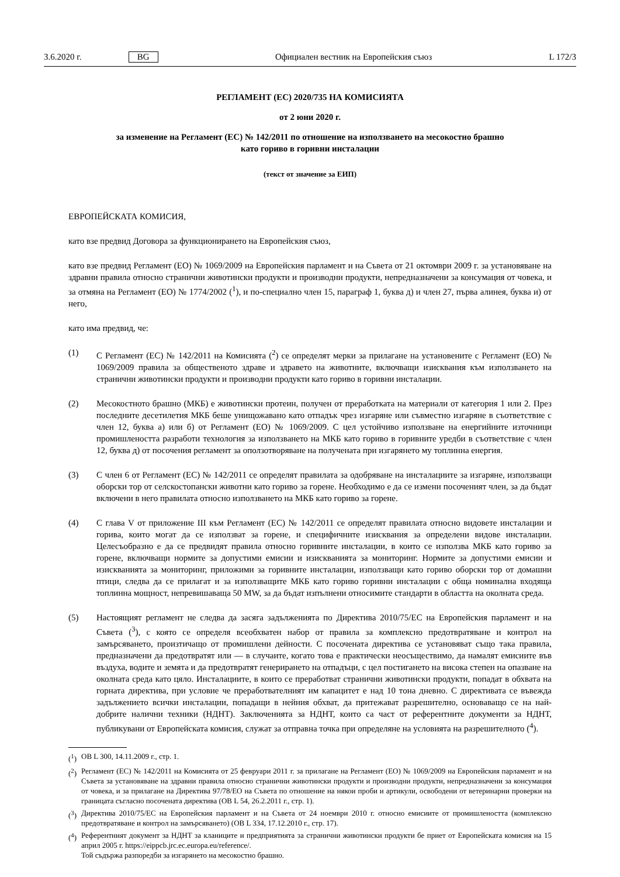3.6.2020 г. BG Официален вестник на Европейския съюз L 172/3
РЕГЛАМЕНТ (ЕС) 2020/735 НА КОМИСИЯТА
от 2 юни 2020 г.
за изменение на Регламент (ЕС) № 142/2011 по отношение на използването на месокостно брашно
като гориво в горивни инсталации
(текст от значение за ЕИП)
ЕВРОПЕЙСКАТА КОМИСИЯ,
като взе предвид Договора за функционирането на Европейския съюз,
като взе предвид Регламент (ЕО) № 1069/2009 на Европейския парламент и на Съвета от 21 октомври 2009 г. за установяване на здравни правила относно странични животински продукти и производни продукти, непредназначени за консумация от човека, и за отмяна на Регламент (ЕО) № 1774/2002 (<sup>1</sup>), и по-специално член 15, параграф 1, буква д) и член 27, първа алинея, буква и) от него,
като има предвид, че:
(1) С Регламент (ЕС) № 142/2011 на Комисията (<sup>2</sup>) се определят мерки за прилагане на установените с Регламент (ЕО) № 1069/2009 правила за общественото здраве и здравето на животните, включващи изисквания към използването на странични животински продукти и производни продукти като гориво в горивни инсталации.
(2) Месокостното брашно (МКБ) е животински протеин, получен от преработката на материали от категория 1 или 2. През последните десетилетия МКБ беше унищожавано като отпадък чрез изгаряне или съвместно изгаряне в съответствие с член 12, буква а) или б) от Регламент (ЕО) № 1069/2009. С цел устойчиво използване на енергийните източници промишлеността разработи технология за използването на МКБ като гориво в горивните уредби в съответствие с член 12, буква д) от посочения регламент за оползотворяване на получената при изгарянето му топлинна енергия.
(3) С член 6 от Регламент (ЕС) № 142/2011 се определят правилата за одобряване на инсталациите за изгаряне, използващи оборски тор от селскостопански животни като гориво за горене. Необходимо е да се измени посоченият член, за да бъдат включени в него правилата относно използването на МКБ като гориво за горене.
(4) С глава V от приложение III към Регламент (ЕС) № 142/2011 се определят правилата относно видовете инсталации и горива, които могат да се използват за горене, и специфичните изисквания за определени видове инсталации. Целесъобразно е да се предвидят правила относно горивните инсталации, в които се използва МКБ като гориво за горене, включващи нормите за допустими емисии и изискванията за мониторинг. Нормите за допустими емисии и изискванията за мониторинг, приложими за горивните инсталации, използващи като гориво оборски тор от домашни птици, следва да се прилагат и за използващите МКБ като гориво горивни инсталации с обща номинална входяща топлинна мощност, непревишаваща 50 MW, за да бъдат изпълнени относимите стандарти в областта на околната среда.
(5) Настоящият регламент не следва да засяга задълженията по Директива 2010/75/ЕС на Европейския парламент и на Съвета (<sup>3</sup>), с която се определя всеобхватен набор от правила за комплексно предотвратяване и контрол на замърсяването, произтичащо от промишлени дейности. С посочената директива се установяват също така правила, предназначени да предотвратят или — в случаите, когато това е практически неосъществимо, да намалят емисиите във въздуха, водите и земята и да предотвратят генерирането на отпадъци, с цел постигането на висока степен на опазване на околната среда като цяло. Инсталациите, в които се преработват странични животински продукти, попадат в обхвата на горната директива, при условие че преработвателният им капацитет е над 10 тона дневно. С директивата се въвежда задължението всички инсталации, попадащи в нейния обхват, да притежават разрешително, основаващо се на най-добрите налични техники (НДНТ). Заключенията за НДНТ, които са част от референтните документи за НДНТ, публикувани от Европейската комисия, служат за отправна точка при определяне на условията на разрешителното (<sup>4</sup>).
(<sup>1</sup>) ОВ L 300, 14.11.2009 г., стр. 1.
(<sup>2</sup>) Регламент (ЕС) № 142/2011 на Комисията от 25 февруари 2011 г. за прилагане на Регламент (ЕО) № 1069/2009 на Европейския парламент и на Съвета за установяване на здравни правила относно странични животински продукти и производни продукти, непредназначени за консумация от човека, и за прилагане на Директива 97/78/ЕО на Съвета по отношение на някои проби и артикули, освободени от ветеринарни проверки на границата съгласно посочената директива (ОВ L 54, 26.2.2011 г., стр. 1).
(<sup>3</sup>) Директива 2010/75/ЕС на Европейския парламент и на Съвета от 24 ноември 2010 г. относно емисиите от промишлеността (комплексно предотвратяване и контрол на замърсяването) (ОВ L 334, 17.12.2010 г., стр. 17).
(<sup>4</sup>) Референтният документ за НДНТ за кланиците и предприятията за странични животински продукти бе приет от Европейската комисия на 15 април 2005 г. https://eippcb.jrc.ec.europa.eu/reference/.
Той съдържа разпоредби за изгарянето на месокостно брашно.